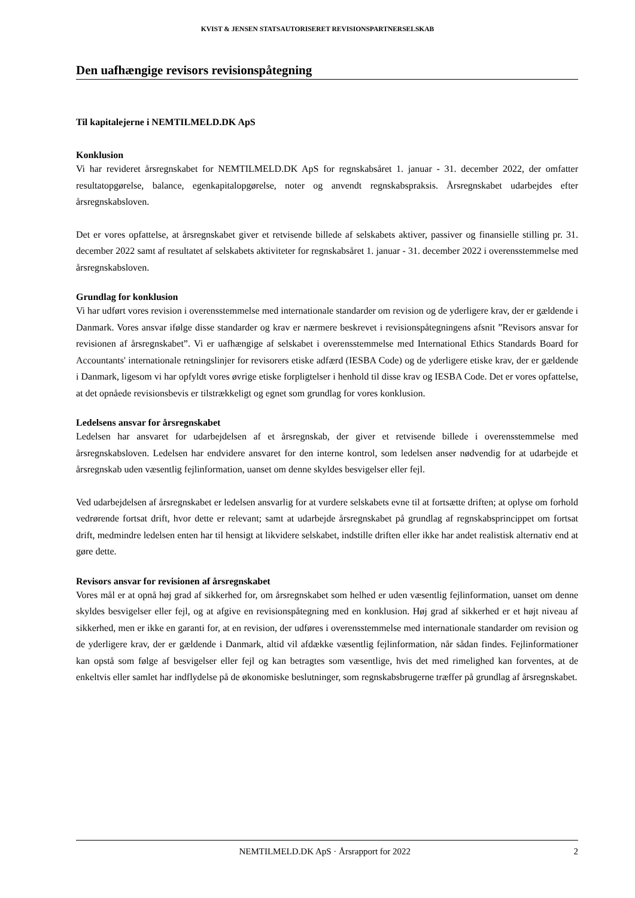KVIST & JENSEN STATSAUTORISERET REVISIONSPARTNERSELSKAB
Den uafhængige revisors revisionspåtegning
Til kapitalejerne i NEMTILMELD.DK ApS
Konklusion
Vi har revideret årsregnskabet for NEMTILMELD.DK ApS for regnskabsåret 1. januar - 31. december 2022, der omfatter resultatopgørelse, balance, egenkapitalopgørelse, noter og anvendt regnskabspraksis. Årsregnskabet udarbejdes efter årsregnskabsloven.
Det er vores opfattelse, at årsregnskabet giver et retvisende billede af selskabets aktiver, passiver og finansielle stilling pr. 31. december 2022 samt af resultatet af selskabets aktiviteter for regnskabsåret 1. januar - 31. december 2022 i overensstemmelse med årsregnskabsloven.
Grundlag for konklusion
Vi har udført vores revision i overensstemmelse med internationale standarder om revision og de yderligere krav, der er gældende i Danmark. Vores ansvar ifølge disse standarder og krav er nærmere beskrevet i revisionspåtegningens afsnit ”Revisors ansvar for revisionen af årsregnskabet”. Vi er uafhængige af selskabet i overensstemmelse med International Ethics Standards Board for Accountants' internationale retningslinjer for revisorers etiske adfærd (IESBA Code) og de yderligere etiske krav, der er gældende i Danmark, ligesom vi har opfyldt vores øvrige etiske forpligtelser i henhold til disse krav og IESBA Code. Det er vores opfattelse, at det opnåede revisionsbevis er tilstrækkeligt og egnet som grundlag for vores konklusion.
Ledelsens ansvar for årsregnskabet
Ledelsen har ansvaret for udarbejdelsen af et årsregnskab, der giver et retvisende billede i overensstemmelse med årsregnskabsloven. Ledelsen har endvidere ansvaret for den interne kontrol, som ledelsen anser nødvendig for at udarbejde et årsregnskab uden væsentlig fejlinformation, uanset om denne skyldes besvigelser eller fejl.
Ved udarbejdelsen af årsregnskabet er ledelsen ansvarlig for at vurdere selskabets evne til at fortsætte driften; at oplyse om forhold vedrørende fortsat drift, hvor dette er relevant; samt at udarbejde årsregnskabet på grundlag af regnskabsprincippet om fortsat drift, medmindre ledelsen enten har til hensigt at likvidere selskabet, indstille driften eller ikke har andet realistisk alternativ end at gøre dette.
Revisors ansvar for revisionen af årsregnskabet
Vores mål er at opnå høj grad af sikkerhed for, om årsregnskabet som helhed er uden væsentlig fejlinformation, uanset om denne skyldes besvigelser eller fejl, og at afgive en revisionspåtegning med en konklusion. Høj grad af sikkerhed er et højt niveau af sikkerhed, men er ikke en garanti for, at en revision, der udføres i overensstemmelse med internationale standarder om revision og de yderligere krav, der er gældende i Danmark, altid vil afdække væsentlig fejlinformation, når sådan findes. Fejlinformationer kan opstå som følge af besvigelser eller fejl og kan betragtes som væsentlige, hvis det med rimelighed kan forventes, at de enkeltvis eller samlet har indflydelse på de økonomiske beslutninger, som regnskabsbrugerne træffer på grundlag af årsregnskabet.
NEMTILMELD.DK ApS · Årsrapport for 2022 2